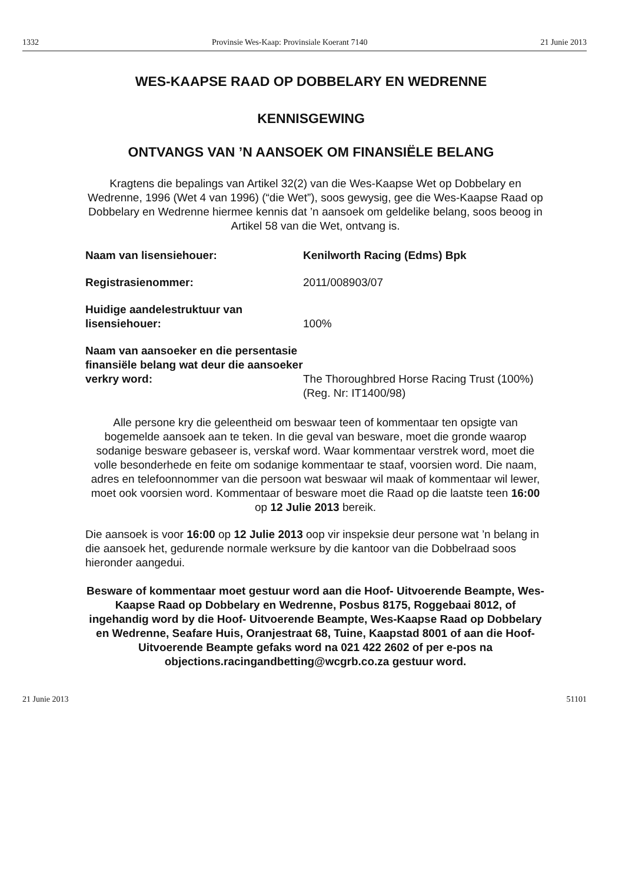1332 Provinsie Wes-Kaap: Provinsiale Koerant 7140 21 Junie 2013
WES-KAAPSE RAAD OP DOBBELARY EN WEDRENNE
KENNISGEWING
ONTVANGS VAN ’N AANSOEK OM FINANSIËLE BELANG
Kragtens die bepalings van Artikel 32(2) van die Wes-Kaapse Wet op Dobbelary en Wedrenne, 1996 (Wet 4 van 1996) (“die Wet”), soos gewysig, gee die Wes-Kaapse Raad op Dobbelary en Wedrenne hiermee kennis dat ’n aansoek om geldelike belang, soos beoog in Artikel 58 van die Wet, ontvang is.
Naam van lisensiehouer: Kenilworth Racing (Edms) Bpk
Registrasienommer: 2011/008903/07
Huidige aandelestruktuur van lisensiehouer:
100%
Naam van aansoeker en die persentasie finansiële belang wat deur die aansoeker verkry word:
The Thoroughbred Horse Racing Trust (100%) (Reg. Nr: IT1400/98)
Alle persone kry die geleentheid om beswaar teen of kommentaar ten opsigte van bogemelde aansoek aan te teken. In die geval van besware, moet die gronde waarop sodanige besware gebaseer is, verskaf word. Waar kommentaar verstrek word, moet die volle besonderhede en feite om sodanige kommentaar te staaf, voorsien word. Die naam, adres en telefoonnommer van die persoon wat beswaar wil maak of kommentaar wil lewer, moet ook voorsien word. Kommentaar of besware moet die Raad op die laatste teen 16:00 op 12 Julie 2013 bereik.
Die aansoek is voor 16:00 op 12 Julie 2013 oop vir inspeksie deur persone wat ’n belang in die aansoek het, gedurende normale werksure by die kantoor van die Dobbelraad soos hieronder aangedui.
Besware of kommentaar moet gestuur word aan die Hoof- Uitvoerende Beampte, Wes-Kaapse Raad op Dobbelary en Wedrenne, Posbus 8175, Roggebaai 8012, of ingehandig word by die Hoof- Uitvoerende Beampte, Wes-Kaapse Raad op Dobbelary en Wedrenne, Seafare Huis, Oranjestraat 68, Tuine, Kaapstad 8001 of aan die Hoof- Uitvoerende Beampte gefaks word na 021 422 2602 of per e-pos na objections.racingandbetting@wcgrb.co.za gestuur word.
21 Junie 2013 51101